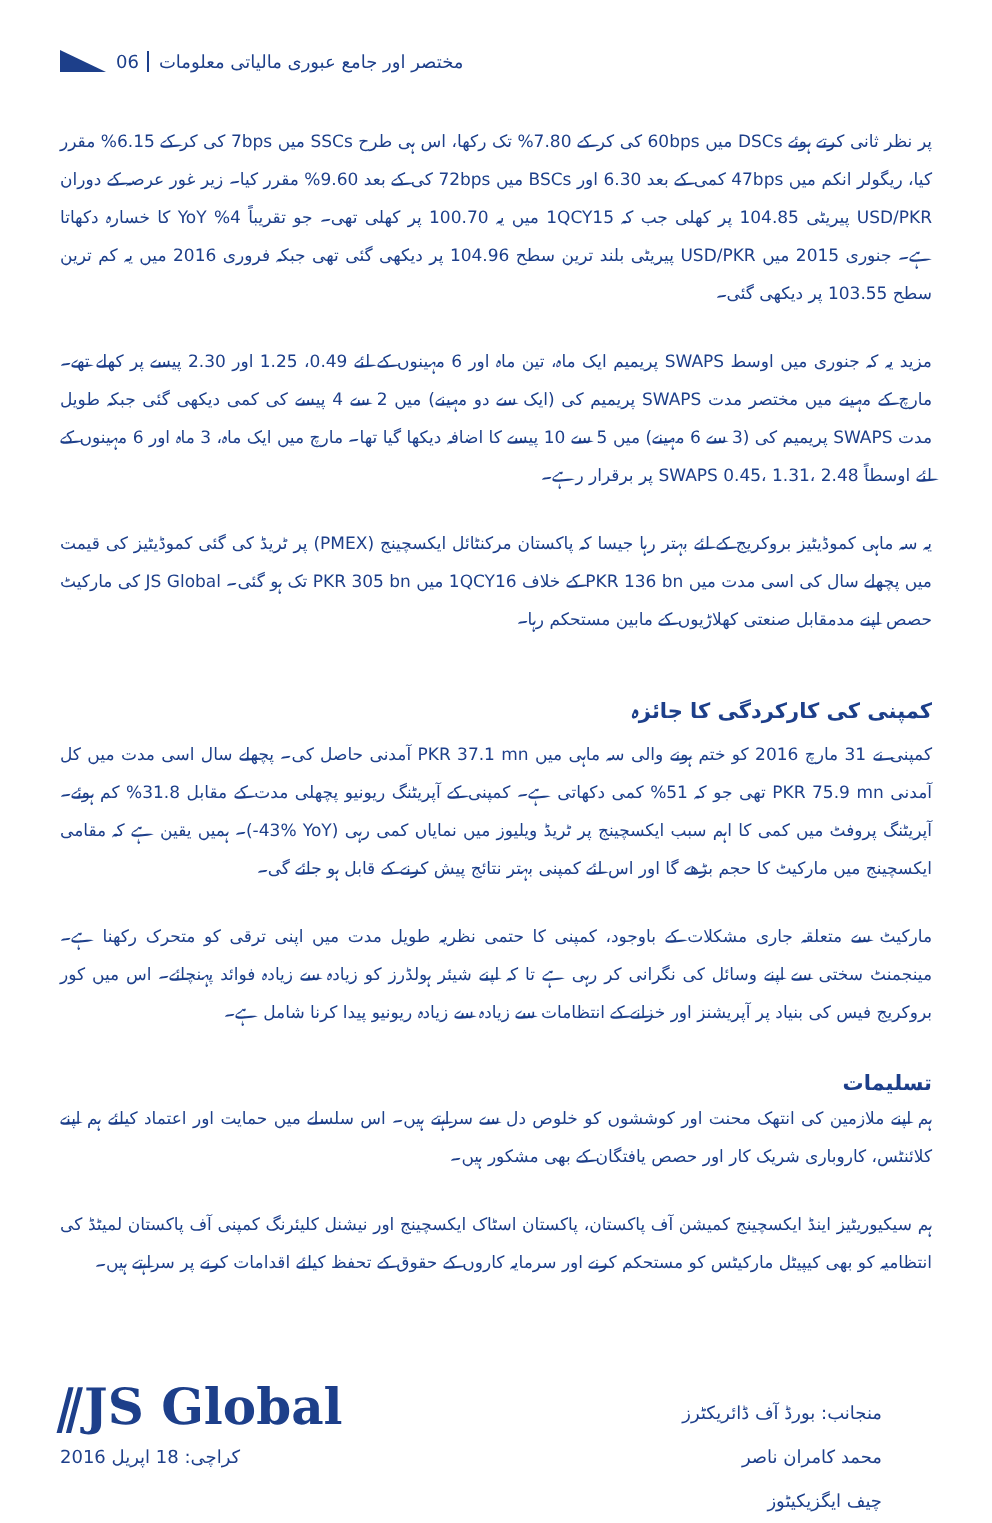06 مختصر اور جامع عبوری مالیاتی معلومات
پر نظر ثانی کرتے ہوئے DSCs میں 60bps کی کر کے 7.80% تک رکھا، اس ہی طرح SSCs میں 7bps کی کر کے 6.15% مقرر کیا، ریگولر انکم میں 47bps کمی کے بعد 6.30 اور BSCs میں 72bps کی کے بعد 9.60% مقرر کیا۔ زیر غور عرصہ کے دوران USD/PKR پیریٹی 104.85 پر کھلی جب کہ 1QCY15 میں یہ 100.70 پر کھلی تھی۔ جو تقریباً 4% YoY کا خسارہ دکھاتا ہے۔ جنوری 2015 میں USD/PKR پیریٹی بلند ترین سطح 104.96 پر دیکھی گئی تھی جبکہ فروری 2016 میں یہ کم ترین سطح 103.55 پر دیکھی گئی۔
مزید یہ کہ جنوری میں اوسط SWAPS پریمیم ایک ماہ، تین ماہ اور 6 مہینوں کے لئے 0.49، 1.25 اور 2.30 پیسے پر کھلے تھے۔ مارچ کے مہینے میں مختصر مدت SWAPS پریمیم کی (ایک سے دو مہینے) میں 2 سے 4 پیسے کی کمی دیکھی گئی جبکہ طویل مدت SWAPS پریمیم کی (3 سے 6 مہینے) میں 5 سے 10 پیسے کا اضافہ دیکھا گیا تھا۔ مارچ میں ایک ماہ، 3 ماہ اور 6 مہینوں کے لئے اوسطاً SWAPS 0.45، 1.31، 2.48 پر برقرار رہے۔
یہ سہ ماہی کموڈیٹیز بروکریج کے لئے بہتر رہا جیسا کہ پاکستان مرکنٹائل ایکسچینج (PMEX) پر ٹریڈ کی گئی کموڈیٹیز کی قیمت میں پچھلے سال کی اسی مدت میں PKR 136 bn کے خلاف 1QCY16 میں PKR 305 bn تک ہو گئی۔ JS Global کی مارکیٹ حصص اپنے مدمقابل صنعتی کھلاڑیوں کے مابین مستحکم رہا۔
کمپنی کی کارکردگی کا جائزہ
کمپنی نے 31 مارچ 2016 کو ختم ہونے والی سہ ماہی میں PKR 37.1 mn آمدنی حاصل کی۔ پچھلے سال اسی مدت میں کل آمدنی PKR 75.9 mn تھی جو کہ 51% کمی دکھاتی ہے۔ کمپنی کے آپریٹنگ ریونیو پچھلی مدت کے مقابل 31.8% کم ہوئے۔ آپریٹنگ پروفٹ میں کمی کا اہم سبب ایکسچینج پر ٹریڈ ویلیوز میں نمایاں کمی رہی (‎-43% YoY‎)۔ ہمیں یقین ہے کہ مقامی ایکسچینج میں مارکیٹ کا حجم بڑھے گا اور اس لئے کمپنی بہتر نتائج پیش کرنے کے قابل ہو جائے گی۔
مارکیٹ سے متعلقہ جاری مشکلات کے باوجود، کمپنی کا حتمی نظریہ طویل مدت میں اپنی ترقی کو متحرک رکھنا ہے۔ مینجمنٹ سختی سے اپنے وسائل کی نگرانی کر رہی ہے تا کہ اپنے شیئر ہولڈرز کو زیادہ سے زیادہ فوائد پہنچائے۔ اس میں کور بروکریج فیس کی بنیاد پر آپریشنز اور خزانے کے انتظامات سے زیادہ سے زیادہ ریونیو پیدا کرنا شامل ہے۔
تسلیمات
ہم اپنے ملازمین کی انتھک محنت اور کوششوں کو خلوص دل سے سراہتے ہیں۔ اس سلسلے میں حمایت اور اعتماد کیلئے ہم اپنے کلائنٹس، کاروباری شریک کار اور حصص یافتگان کے بھی مشکور ہیں۔
ہم سیکیوریٹیز اینڈ ایکسچینج کمیشن آف پاکستان، پاکستان اسٹاک ایکسچینج اور نیشنل کلیئرنگ کمپنی آف پاکستان لمیٹڈ کی انتظامیہ کو بھی کیپیٹل مارکیٹس کو مستحکم کرنے اور سرمایہ کاروں کے حقوق کے تحفظ کیلئے اقدامات کرنے پر سراہتے ہیں۔
منجانب: بورڈ آف ڈائریکٹرز
محمد کامران ناصر
چیف ایگزیکیٹوز
کراچی: 18 اپریل 2016
⫽JS Global